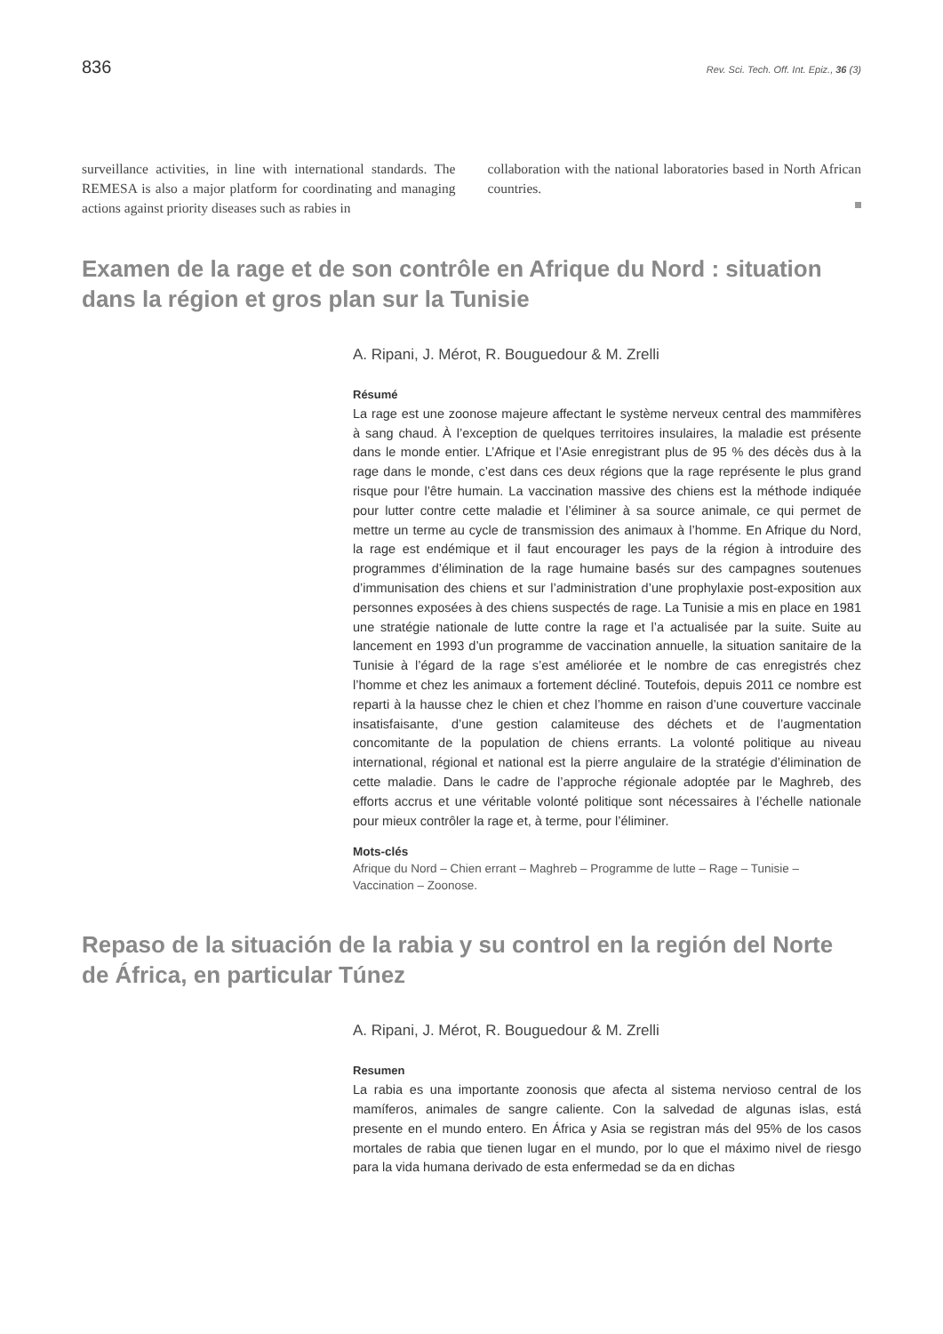836 Rev. Sci. Tech. Off. Int. Epiz., 36 (3)
surveillance activities, in line with international standards. The REMESA is also a major platform for coordinating and managing actions against priority diseases such as rabies in
collaboration with the national laboratories based in North African countries.
Examen de la rage et de son contrôle en Afrique du Nord : situation dans la région et gros plan sur la Tunisie
A. Ripani, J. Mérot, R. Bouguedour & M. Zrelli
Résumé
La rage est une zoonose majeure affectant le système nerveux central des mammifères à sang chaud. À l’exception de quelques territoires insulaires, la maladie est présente dans le monde entier. L’Afrique et l’Asie enregistrant plus de 95 % des décès dus à la rage dans le monde, c’est dans ces deux régions que la rage représente le plus grand risque pour l’être humain. La vaccination massive des chiens est la méthode indiquée pour lutter contre cette maladie et l’éliminer à sa source animale, ce qui permet de mettre un terme au cycle de transmission des animaux à l’homme. En Afrique du Nord, la rage est endémique et il faut encourager les pays de la région à introduire des programmes d’élimination de la rage humaine basés sur des campagnes soutenues d’immunisation des chiens et sur l’administration d’une prophylaxie post-exposition aux personnes exposées à des chiens suspectés de rage. La Tunisie a mis en place en 1981 une stratégie nationale de lutte contre la rage et l’a actualisée par la suite. Suite au lancement en 1993 d’un programme de vaccination annuelle, la situation sanitaire de la Tunisie à l’égard de la rage s’est améliorée et le nombre de cas enregistrés chez l’homme et chez les animaux a fortement décliné. Toutefois, depuis 2011 ce nombre est reparti à la hausse chez le chien et chez l’homme en raison d’une couverture vaccinale insatisfaisante, d’une gestion calamiteuse des déchets et de l’augmentation concomitante de la population de chiens errants. La volonté politique au niveau international, régional et national est la pierre angulaire de la stratégie d’élimination de cette maladie. Dans le cadre de l’approche régionale adoptée par le Maghreb, des efforts accrus et une véritable volonté politique sont nécessaires à l’échelle nationale pour mieux contrôler la rage et, à terme, pour l’éliminer.
Mots-clés
Afrique du Nord – Chien errant – Maghreb – Programme de lutte – Rage – Tunisie – Vaccination – Zoonose.
Repaso de la situación de la rabia y su control en la región del Norte de África, en particular Túnez
A. Ripani, J. Mérot, R. Bouguedour & M. Zrelli
Resumen
La rabia es una importante zoonosis que afecta al sistema nervioso central de los mamíferos, animales de sangre caliente. Con la salvedad de algunas islas, está presente en el mundo entero. En África y Asia se registran más del 95% de los casos mortales de rabia que tienen lugar en el mundo, por lo que el máximo nivel de riesgo para la vida humana derivado de esta enfermedad se da en dichas